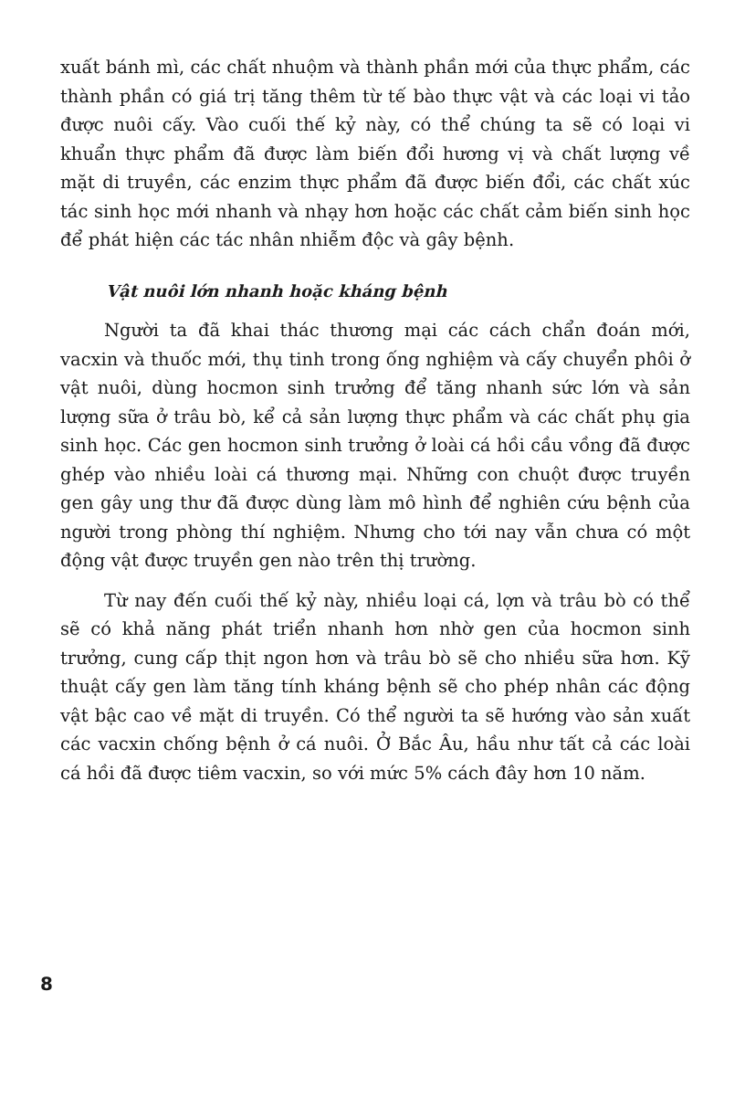xuất bánh mì, các chất nhuộm và thành phần mới của thực phẩm, các thành phần có giá trị tăng thêm từ tế bào thực vật và các loại vi tảo được nuôi cấy. Vào cuối thế kỷ này, có thể chúng ta sẽ có loại vi khuẩn thực phẩm đã được làm biến đổi hương vị và chất lượng về mặt di truyền, các enzim thực phẩm đã được biến đổi, các chất xúc tác sinh học mới nhanh và nhạy hơn hoặc các chất cảm biến sinh học để phát hiện các tác nhân nhiễm độc và gây bệnh.
Vật nuôi lớn nhanh hoặc kháng bệnh
Người ta đã khai thác thương mại các cách chẩn đoán mới, vacxin và thuốc mới, thụ tinh trong ống nghiệm và cấy chuyển phôi ở vật nuôi, dùng hocmon sinh trưởng để tăng nhanh sức lớn và sản lượng sữa ở trâu bò, kể cả sản lượng thực phẩm và các chất phụ gia sinh học. Các gen hocmon sinh trưởng ở loài cá hồi cầu vồng đã được ghép vào nhiều loài cá thương mại. Những con chuột được truyền gen gây ung thư đã được dùng làm mô hình để nghiên cứu bệnh của người trong phòng thí nghiệm. Nhưng cho tới nay vẫn chưa có một động vật được truyền gen nào trên thị trường.
Từ nay đến cuối thế kỷ này, nhiều loại cá, lợn và trâu bò có thể sẽ có khả năng phát triển nhanh hơn nhờ gen của hocmon sinh trưởng, cung cấp thịt ngon hơn và trâu bò sẽ cho nhiều sữa hơn. Kỹ thuật cấy gen làm tăng tính kháng bệnh sẽ cho phép nhân các động vật bậc cao về mặt di truyền. Có thể người ta sẽ hướng vào sản xuất các vacxin chống bệnh ở cá nuôi. Ở Bắc Âu, hầu như tất cả các loài cá hồi đã được tiêm vacxin, so với mức 5% cách đây hơn 10 năm.
8